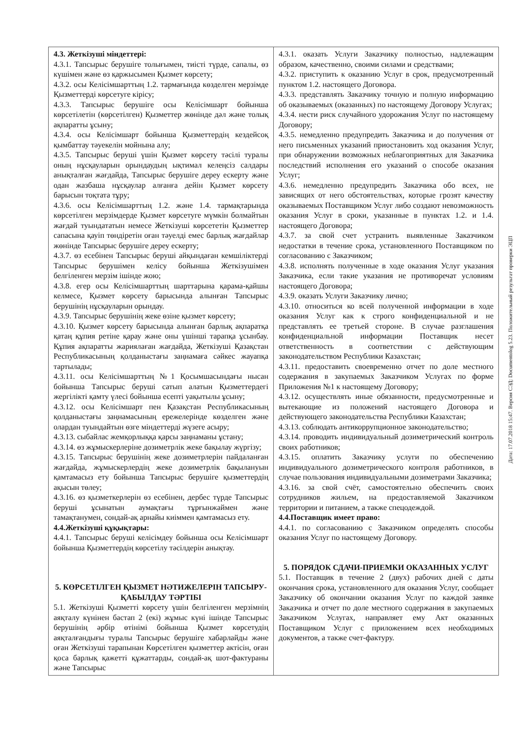| 4.3. Жеткізуші міндеттері: 4.3.1. Тапсырыс берушіге толығымен, тиісті түрде, сапалы, өз күшімен және өз қаржысымен Қызмет көрсету; 4.3.2. осы Келісімшарттың 1.2. тармағында көзделген мерзімде Қызметтерді көрсетуге кірісу; 4.3.3. Тапсырыс берушіге осы Келісімшарт бойынша көрсетілетін (көрсетілген) Қызметтер жөнінде дәл және толық ақпаратты ұсыну; 4.3.4. осы Келісімшарт бойынша Қызметтердің кездейсоқ қымбаттау тәуекелін мойнына алу; 4.3.5. Тапсырыс беруші үшін Қызмет көрсету тәсілі туралы оның нұсқауларын орындаудың ықтимал келеңсіз салдары анықталған жағдайда, Тапсырыс берушіге дереу ескерту және одан жазбаша нұсқаулар алғанға дейін Қызмет көрсету барысын тоқтата тұру; 4.3.6. осы Келісімшарттың 1.2. және 1.4. тармақтарында көрсетілген мерзімдерде Қызмет көрсетуге мүмкін болмайтын жағдай туындататын немесе Жеткізуші көрсететін Қызметтер сапасына қауіп төндіретін оған тәуелді емес барлық жағдайлар жөнінде Тапсырыс берушіге дереу ескерту; 4.3.7. өз есебінен Тапсырыс беруші айқындаған кемшіліктерді Тапсырыс берушімен келісу бойынша Жеткізушімен белгіленген мерзім ішінде жою; 4.3.8. егер осы Келісімшарттың шарттарына қарама-қайшы келмесе, Қызмет көрсету барысында алынған Тапсырыс берушінің нұсқауларын орындау. 4.3.9. Тапсырыс берушінің жеке өзіне қызмет көрсету; 4.3.10. Қызмет көрсету барысында алынған барлық ақпаратқа қатаң құпия ретіне қарау және оны үшінші тарапқа ұсынбау. Құпия ақпаратты жариялаған жағдайда, Жеткізуші Қазақстан Республикасының қолданыстағы заңнамаға сәйкес жауапқа тартылады; 4.3.11. осы Келісімшарттың №1 Қосымшасындағы нысан бойынша Тапсырыс беруші сатып алатын Қызметтердегі жергілікті қамту үлесі бойынша есепті уақытылы ұсыну; 4.3.12. осы Келісімшарт пен Қазақстан Республикасының қолданыстағы заңнамасының ережелерінде көзделген және олардан туындайтын өзге міндеттерді жүзеге асыру; 4.3.13. сыбайлас жемқорлыққа қарсы заңнаманы ұстану; 4.3.14. өз жұмыскерлеріне дозиметрлік жеке бақылау жүргізу; 4.3.15. Тапсырыс берушінің жеке дозиметрлерін пайдаланған жағдайда, жұмыскерлердің жеке дозиметрлік бақылануын қамтамасыз ету бойынша Тапсырыс берушіге қызметтердің ақысын төлеу; 4.3.16. өз қызметкерлерін өз есебінен, дербес түрде Тапсырыс беруші ұсынатын аумақтағы тұрғынжаймен және тамақтанумен, сондай-ақ арнайы киіммен қамтамасыз ету. 4.4.Жеткізуші құқықтары: 4.4.1. Тапсырыс беруші келісімдеу бойынша осы Келісімшарт бойынша Қызметтердің көрсетілу тәсілдерін анықтау. 5. КӨРСЕТІЛГЕН ҚЫЗМЕТ НӘТИЖЕЛЕРІН ТАПСЫРУ-ҚАБЫЛДАУ ТӘРТІБІ 5.1. Жеткізуші Қызметті көрсету үшін белгіленген мерзімнің аяқталу күнінен бастап 2 (екі) жұмыс күні ішінде Тапсырыс берушінің әрбір өтінімі бойынша Қызмет көрсетудің аяқталғандығы туралы Тапсырыс берушіге хабарлайды және оған Жеткізуші тарапынан Көрсетілген қызметтер актісін, оған қоса барлық қажетті құжаттарды, сондай-ақ шот-фактураны және Тапсырыс | 4.3.1. оказать Услуги Заказчику полностью, надлежащим образом, качественно, своими силами и средствами; 4.3.2. приступить к оказанию Услуг в срок, предусмотренный пунктом 1.2. настоящего Договора. 4.3.3. представлять Заказчику точную и полную информацию об оказываемых (оказанных) по настоящему Договору Услугах; 4.3.4. нести риск случайного удорожания Услуг по настоящему Договору; 4.3.5. немедленно предупредить Заказчика и до получения от него письменных указаний приостановить ход оказания Услуг, при обнаружении возможных неблагоприятных для Заказчика последствий исполнения его указаний о способе оказания Услуг; 4.3.6. немедленно предупредить Заказчика обо всех, не зависящих от него обстоятельствах, которые грозят качеству оказываемых Поставщиком Услуг либо создают невозможность оказания Услуг в сроки, указанные в пунктах 1.2. и 1.4. настоящего Договора; 4.3.7. за свой счет устранить выявленные Заказчиком недостатки в течение срока, установленного Поставщиком по согласованию с Заказчиком; 4.3.8. исполнять полученные в ходе оказания Услуг указания Заказчика, если такие указания не противоречат условиям настоящего Договора; 4.3.9. оказать Услуги Заказчику лично; 4.3.10. относиться ко всей полученной информации в ходе оказания Услуг как к строго конфиденциальной и не представлять ее третьей стороне. В случае разглашения конфиденциальной информации Поставщик несет ответственность в соответствии с действующим законодательством Республики Казахстан; 4.3.11. предоставить своевременно отчет по доле местного содержания в закупаемых Заказчиком Услугах по форме Приложения №1 к настоящему Договору; 4.3.12. осуществлять иные обязанности, предусмотренные и вытекающие из положений настоящего Договора и действующего законодательства Республики Казахстан; 4.3.13. соблюдать антикоррупционное законодательство; 4.3.14. проводить индивидуальный дозиметрический контроль своих работников; 4.3.15. оплатить Заказчику услуги по обеспечению индивидуального дозиметрического контроля работников, в случае пользования индивидуальными дозиметрами Заказчика; 4.3.16. за свой счёт, самостоятельно обеспечить своих сотрудников жильем, на предоставляемой Заказчиком территории и питанием, а также спецодеждой. 4.4.Поставщик имеет право: 4.4.1. по согласованию с Заказчиком определять способы оказания Услуг по настоящему Договору. 5. ПОРЯДОК СДАЧИ-ПРИЕМКИ ОКАЗАННЫХ УСЛУГ 5.1. Поставщик в течение 2 (двух) рабочих дней с даты окончания срока, установленного для оказания Услуг, сообщает Заказчику об окончании оказания Услуг по каждой заявке Заказчика и отчет по доле местного содержания в закупаемых Заказчиком Услугах, направляет ему Акт оказанных Поставщиком Услуг с приложением всех необходимых документов, а также счет-фактуру. |
Дата: 17.07.2018 15:47. Версия СЭД: Documentolog 5.23. Положительный результат проверки ЭЦП